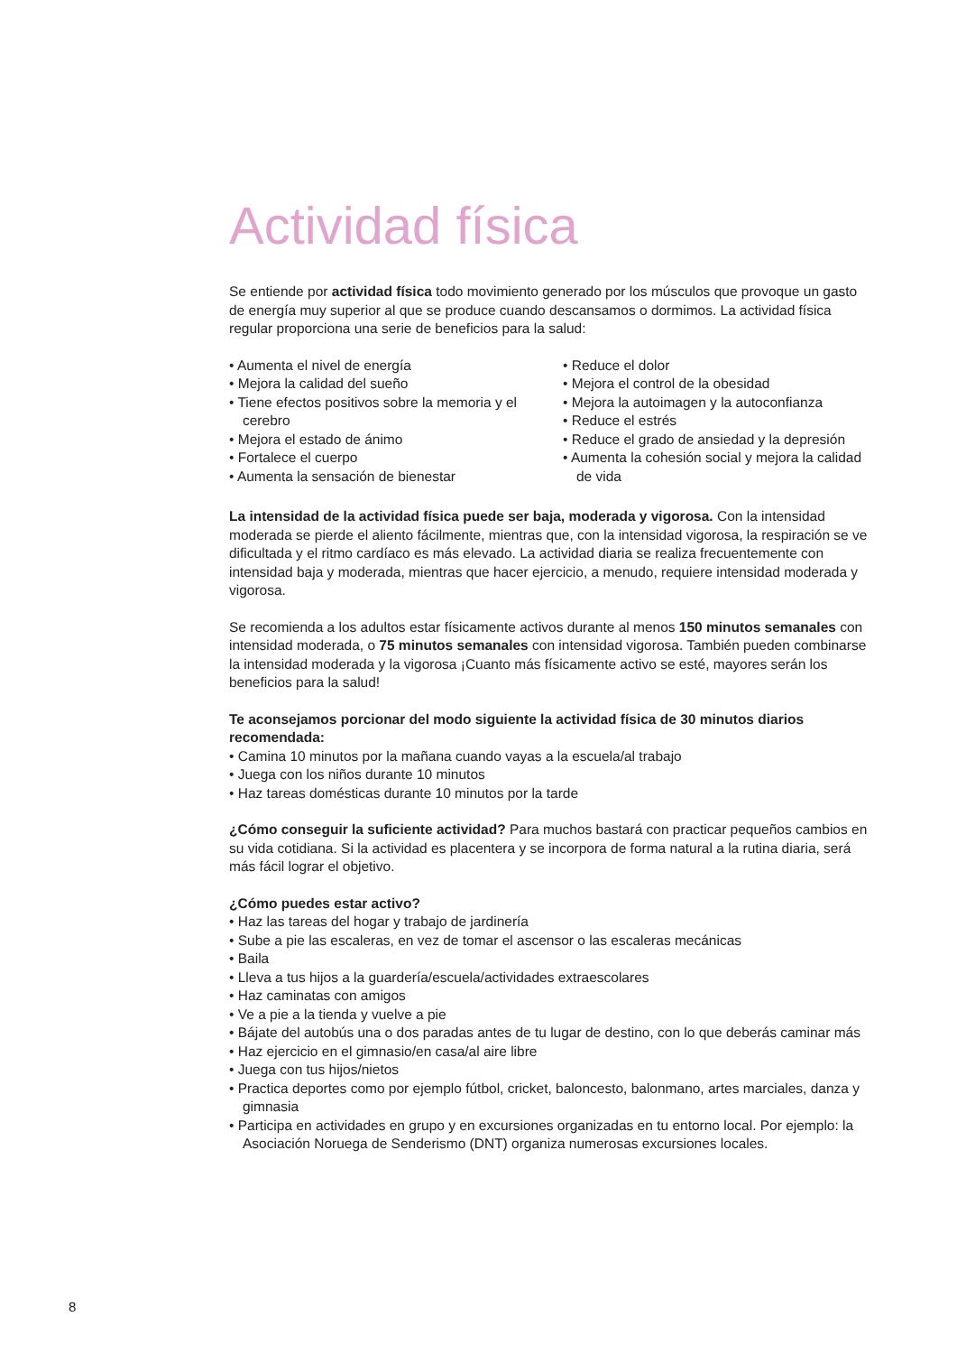Actividad física
Se entiende por actividad física todo movimiento generado por los músculos que provoque un gasto de energía muy superior al que se produce cuando descansamos o dormimos. La actividad física regular proporciona una serie de beneficios para la salud:
• Aumenta el nivel de energía
• Mejora la calidad del sueño
• Tiene efectos positivos sobre la memoria y el cerebro
• Mejora el estado de ánimo
• Fortalece el cuerpo
• Aumenta la sensación de bienestar
• Reduce el dolor
• Mejora el control de la obesidad
• Mejora la autoimagen y la autoconfianza
• Reduce el estrés
• Reduce el grado de ansiedad y la depresión
• Aumenta la cohesión social y mejora la calidad de vida
La intensidad de la actividad física puede ser baja, moderada y vigorosa. Con la intensidad moderada se pierde el aliento fácilmente, mientras que, con la intensidad vigorosa, la respiración se ve dificultada y el ritmo cardíaco es más elevado. La actividad diaria se realiza frecuentemente con intensidad baja y moderada, mientras que hacer ejercicio, a menudo, requiere intensidad moderada y vigorosa.
Se recomienda a los adultos estar físicamente activos durante al menos 150 minutos semanales con intensidad moderada, o 75 minutos semanales con intensidad vigorosa. También pueden combinarse la intensidad moderada y la vigorosa ¡Cuanto más físicamente activo se esté, mayores serán los beneficios para la salud!
Te aconsejamos porcionar del modo siguiente la actividad física de 30 minutos diarios recomendada:
• Camina 10 minutos por la mañana cuando vayas a la escuela/al trabajo
• Juega con los niños durante 10 minutos
• Haz tareas domésticas durante 10 minutos por la tarde
¿Cómo conseguir la suficiente actividad? Para muchos bastará con practicar pequeños cambios en su vida cotidiana. Si la actividad es placentera y se incorpora de forma natural a la rutina diaria, será más fácil lograr el objetivo.
¿Cómo puedes estar activo?
• Haz las tareas del hogar y trabajo de jardinería
• Sube a pie las escaleras, en vez de tomar el ascensor o las escaleras mecánicas
• Baila
• Lleva a tus hijos a la guardería/escuela/actividades extraescolares
• Haz caminatas con amigos
• Ve a pie a la tienda y vuelve a pie
• Bájate del autobús una o dos paradas antes de tu lugar de destino, con lo que deberás caminar más
• Haz ejercicio en el gimnasio/en casa/al aire libre
• Juega con tus hijos/nietos
• Practica deportes como por ejemplo fútbol, cricket, baloncesto, balonmano, artes marciales, danza y gimnasia
• Participa en actividades en grupo y en excursiones organizadas en tu entorno local. Por ejemplo: la Asociación Noruega de Senderismo (DNT) organiza numerosas excursiones locales.
8